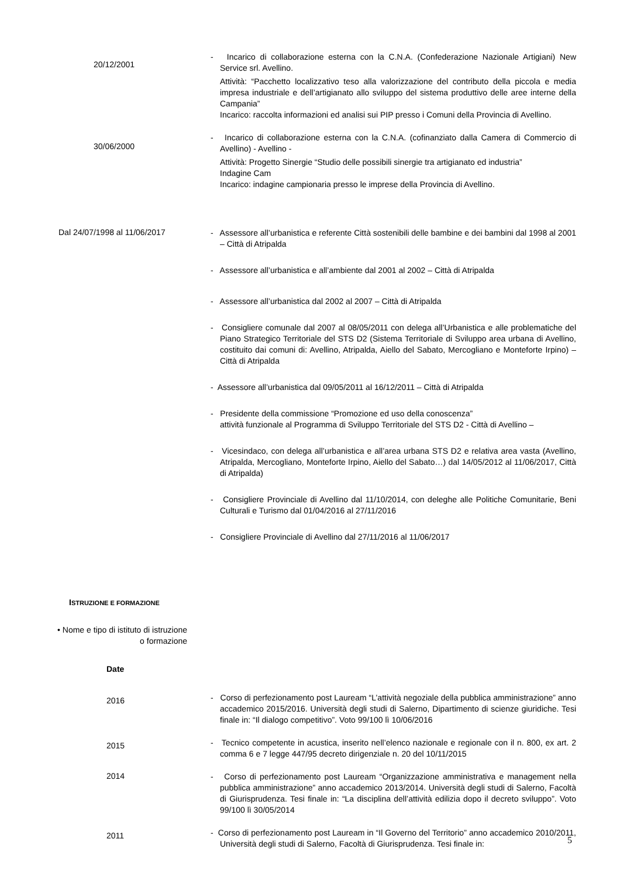20/12/2001
- Incarico di collaborazione esterna con la C.N.A. (Confederazione Nazionale Artigiani) New Service srl. Avellino.
Attività: “Pacchetto localizzativo teso alla valorizzazione del contributo della piccola e media impresa industriale e dell’artigianato allo sviluppo del sistema produttivo delle aree interne della Campania”
Incarico: raccolta informazioni ed analisi sui PIP presso i Comuni della Provincia di Avellino.
30/06/2000
- Incarico di collaborazione esterna con la C.N.A. (cofinanziato dalla Camera di Commercio di Avellino) - Avellino -
Attività: Progetto Sinergie “Studio delle possibili sinergie tra artigianato ed industria”
Indagine Cam
Incarico: indagine campionaria presso le imprese della Provincia di Avellino.
Dal 24/07/1998 al 11/06/2017
- Assessore all’urbanistica e referente Città sostenibili delle bambine e dei bambini dal 1998 al 2001 – Città di Atripalda
- Assessore all’urbanistica e all’ambiente dal 2001 al 2002 – Città di Atripalda
- Assessore all’urbanistica dal 2002 al 2007 – Città di Atripalda
- Consigliere comunale dal 2007 al 08/05/2011 con delega all’Urbanistica e alle problematiche del Piano Strategico Territoriale del STS D2 (Sistema Territoriale di Sviluppo area urbana di Avellino, costituito dai comuni di: Avellino, Atripalda, Aiello del Sabato, Mercogliano e Monteforte Irpino) – Città di Atripalda
- Assessore all’urbanistica dal 09/05/2011 al 16/12/2011 – Città di Atripalda
- Presidente della commissione “Promozione ed uso della conoscenza”
attività funzionale al Programma di Sviluppo Territoriale del STS D2 - Città di Avellino –
- Vicesindaco, con delega all’urbanistica e all’area urbana STS D2 e relativa area vasta (Avellino, Atripalda, Mercogliano, Monteforte Irpino, Aiello del Sabato…) dal 14/05/2012 al 11/06/2017, Città di Atripalda)
- Consigliere Provinciale di Avellino dal 11/10/2014, con deleghe alle Politiche Comunitarie, Beni Culturali e Turismo dal 01/04/2016 al 27/11/2016
- Consigliere Provinciale di Avellino dal 27/11/2016 al 11/06/2017
ISTRUZIONE E FORMAZIONE
• Nome e tipo di istituto di istruzione
o formazione
Date
2016
- Corso di perfezionamento post Lauream “L’attività negoziale della pubblica amministrazione” anno accademico 2015/2016. Università degli studi di Salerno, Dipartimento di scienze giuridiche. Tesi finale in: “Il dialogo competitivo”. Voto 99/100 lì 10/06/2016
2015
- Tecnico competente in acustica, inserito nell’elenco nazionale e regionale con il n. 800, ex art. 2 comma 6 e 7 legge 447/95 decreto dirigenziale n. 20 del 10/11/2015
2014
- Corso di perfezionamento post Lauream “Organizzazione amministrativa e management nella pubblica amministrazione” anno accademico 2013/2014. Università degli studi di Salerno, Facoltà di Giurisprudenza. Tesi finale in: “La disciplina dell’attività edilizia dopo il decreto sviluppo”. Voto 99/100 lì 30/05/2014
2011
- Corso di perfezionamento post Lauream in “Il Governo del Territorio” anno accademico 2010/2011, Università degli studi di Salerno, Facoltà di Giurisprudenza. Tesi finale in:
5